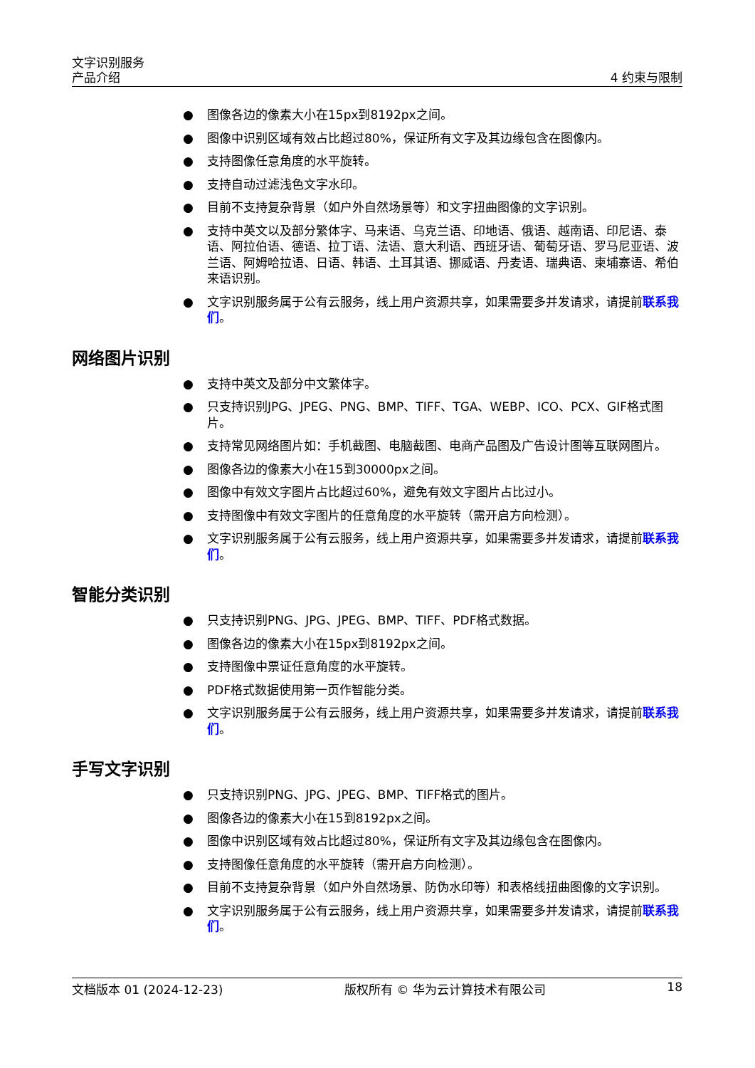文字识别服务
产品介绍
4 约束与限制
● 图像各边的像素大小在15px到8192px之间。
● 图像中识别区域有效占比超过80%，保证所有文字及其边缘包含在图像内。
● 支持图像任意角度的水平旋转。
● 支持自动过滤浅色文字水印。
● 目前不支持复杂背景（如户外自然场景等）和文字扭曲图像的文字识别。
● 支持中英文以及部分繁体字、马来语、乌克兰语、印地语、俄语、越南语、印尼语、泰语、阿拉伯语、德语、拉丁语、法语、意大利语、西班牙语、葡萄牙语、罗马尼亚语、波兰语、阿姆哈拉语、日语、韩语、土耳其语、挪威语、丹麦语、瑞典语、柬埔寨语、希伯来语识别。
● 文字识别服务属于公有云服务，线上用户资源共享，如果需要多并发请求，请提前联系我们。
网络图片识别
● 支持中英文及部分中文繁体字。
● 只支持识别JPG、JPEG、PNG、BMP、TIFF、TGA、WEBP、ICO、PCX、GIF格式图片。
● 支持常见网络图片如：手机截图、电脑截图、电商产品图及广告设计图等互联网图片。
● 图像各边的像素大小在15到30000px之间。
● 图像中有效文字图片占比超过60%，避免有效文字图片占比过小。
● 支持图像中有效文字图片的任意角度的水平旋转（需开启方向检测）。
● 文字识别服务属于公有云服务，线上用户资源共享，如果需要多并发请求，请提前联系我们。
智能分类识别
● 只支持识别PNG、JPG、JPEG、BMP、TIFF、PDF格式数据。
● 图像各边的像素大小在15px到8192px之间。
● 支持图像中票证任意角度的水平旋转。
● PDF格式数据使用第一页作智能分类。
● 文字识别服务属于公有云服务，线上用户资源共享，如果需要多并发请求，请提前联系我们。
手写文字识别
● 只支持识别PNG、JPG、JPEG、BMP、TIFF格式的图片。
● 图像各边的像素大小在15到8192px之间。
● 图像中识别区域有效占比超过80%，保证所有文字及其边缘包含在图像内。
● 支持图像任意角度的水平旋转（需开启方向检测）。
● 目前不支持复杂背景（如户外自然场景、防伪水印等）和表格线扭曲图像的文字识别。
● 文字识别服务属于公有云服务，线上用户资源共享，如果需要多并发请求，请提前联系我们。
文档版本 01 (2024-12-23) 版权所有 © 华为云计算技术有限公司 18